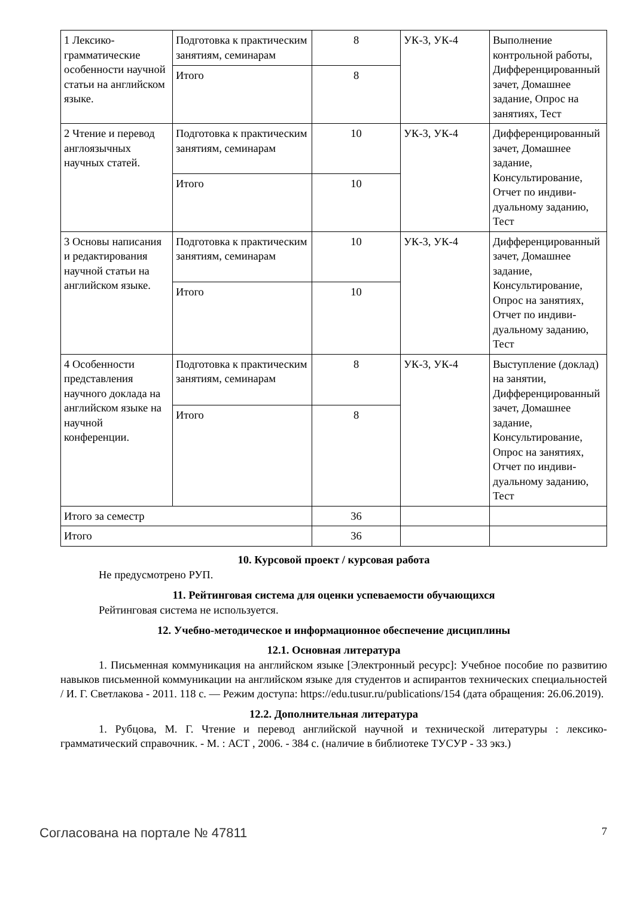| 1 Лексико-грамматические особенности научной статьи на английском языке. | Подготовка к практиче­ским занятиям, семина­рам | 8 | УК-3, УК-4 | Выполнение контрольной рабо­ты, Дифференциро­ванный зачет, До­машнее задание, Опрос на занятиях, Тест |
| | Итого | 8 | | |
| 2 Чтение и перевод англоязычных научных статей. | Подготовка к практиче­ским занятиям, семина­рам | 10 | УК-3, УК-4 | Дифференцирован­ный зачет, Домаш­нее задание, Консультирование, Отчет по индиви­дуальному зада­нию, Тест |
| | Итого | 10 | | |
| 3 Основы написания и редактирования научной статьи на английском языке. | Подготовка к практиче­ским занятиям, семина­рам | 10 | УК-3, УК-4 | Дифференцирован­ный зачет, Домаш­нее задание, Консультирование, Опрос на занятиях, Отчет по индиви­дуальному зада­нию, Тест |
| | Итого | 10 | | |
| 4 Особенности представления научного доклада на английском языке на научной конференции. | Подготовка к практиче­ским занятиям, семина­рам | 8 | УК-3, УК-4 | Выступление (доклад) на заня­тии, Дифференци­рованный зачет, Домашнее задание, Консультирование, Опрос на занятиях, Отчет по индиви­дуальному зада­нию, Тест |
| | Итого | 8 | | |
| Итого за семестр | | 36 | | |
| Итого | | 36 | | |
10. Курсовой проект / курсовая работа
Не предусмотрено РУП.
11. Рейтинговая система для оценки успеваемости обучающихся
Рейтинговая система не используется.
12. Учебно-методическое и информационное обеспечение дисциплины
12.1. Основная литература
1. Письменная коммуникация на английском языке [Электронный ресурс]: Учебное посо­бие по развитию навыков письменной коммуникации на английском языке для студентов и аспи­рантов технических специальностей / И. Г. Светлакова - 2011. 118 с. — Режим доступа: https://edu.tusur.ru/publications/154 (дата обращения: 26.06.2019).
12.2. Дополнительная литература
1. Рубцова, М. Г. Чтение и перевод английской научной и технической литературы : лек­сико-грамматический справочник. - М. : АСТ , 2006. - 384 с. (наличие в библиотеке ТУСУР - 33 экз.)
Согласована на портале № 47811 7